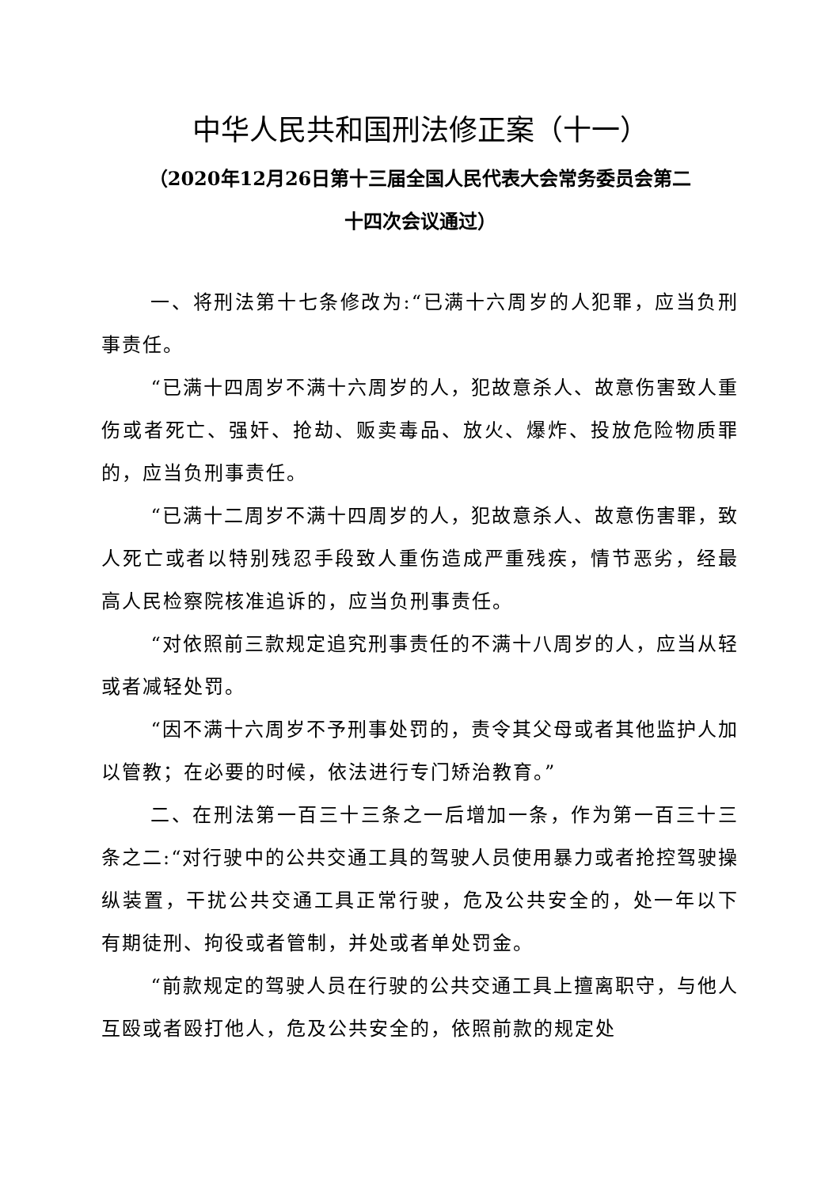中华人民共和国刑法修正案（十一）
（2020年12月26日第十三届全国人民代表大会常务委员会第二
十四次会议通过）
一、将刑法第十七条修改为:“已满十六周岁的人犯罪，应当负刑事责任。
“已满十四周岁不满十六周岁的人，犯故意杀人、故意伤害致人重伤或者死亡、强奸、抢劫、贩卖毒品、放火、爆炸、投放危险物质罪的，应当负刑事责任。
“已满十二周岁不满十四周岁的人，犯故意杀人、故意伤害罪，致人死亡或者以特别残忍手段致人重伤造成严重残疾，情节恶劣，经最高人民检察院核准追诉的，应当负刑事责任。
“对依照前三款规定追究刑事责任的不满十八周岁的人，应当从轻或者减轻处罚。
“因不满十六周岁不予刑事处罚的，责令其父母或者其他监护人加以管教；在必要的时候，依法进行专门矫治教育。”
二、在刑法第一百三十三条之一后增加一条，作为第一百三十三条之二:“对行驶中的公共交通工具的驾驶人员使用暴力或者抢控驾驶操纵装置，干扰公共交通工具正常行驶，危及公共安全的，处一年以下有期徒刑、拘役或者管制，并处或者单处罚金。
“前款规定的驾驶人员在行驶的公共交通工具上擅离职守，与他人互殴或者殴打他人，危及公共安全的，依照前款的规定处